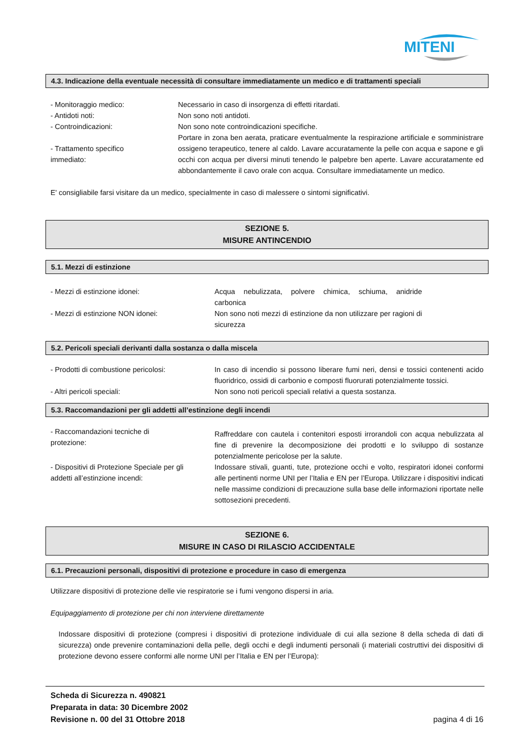MITENI
4.3. Indicazione della eventuale necessità di consultare immediatamente un medico e di trattamenti speciali
- Monitoraggio medico: Necessario in caso di insorgenza di effetti ritardati.
- Antidoti noti: Non sono noti antidoti.
- Controindicazioni: Non sono note controindicazioni specifiche.
- Trattamento specifico
immediato:
Portare in zona ben aerata, praticare eventualmente la respirazione artificiale e somministrare ossigeno terapeutico, tenere al caldo. Lavare accuratamente la pelle con acqua e sapone e gli occhi con acqua per diversi minuti tenendo le palpebre ben aperte. Lavare accuratamente ed abbondantemente il cavo orale con acqua. Consultare immediatamente un medico.
E' consigliabile farsi visitare da un medico, specialmente in caso di malessere o sintomi significativi.
SEZIONE 5.
MISURE ANTINCENDIO
5.1. Mezzi di estinzione
- Mezzi di estinzione idonei: Acqua nebulizzata, polvere chimica, schiuma, anidride carbonica
- Mezzi di estinzione NON idonei: Non sono noti mezzi di estinzione da non utilizzare per ragioni di sicurezza
5.2. Pericoli speciali derivanti dalla sostanza o dalla miscela
- Prodotti di combustione pericolosi: In caso di incendio si possono liberare fumi neri, densi e tossici contenenti acido fluoridrico, ossidi di carbonio e composti fluorurati potenzialmente tossici.
- Altri pericoli speciali: Non sono noti pericoli speciali relativi a questa sostanza.
5.3. Raccomandazioni per gli addetti all’estinzione degli incendi
- Raccomandazioni tecniche di
protezione:
Raffreddare con cautela i contenitori esposti irrorandoli con acqua nebulizzata al fine di prevenire la decomposizione dei prodotti e lo sviluppo di sostanze potenzialmente pericolose per la salute.
- Dispositivi di Protezione Speciale per gli
addetti all’estinzione incendi:
Indossare stivali, guanti, tute, protezione occhi e volto, respiratori idonei conformi alle pertinenti norme UNI per l’Italia e EN per l’Europa. Utilizzare i dispositivi indicati nelle massime condizioni di precauzione sulla base delle informazioni riportate nelle sottosezioni precedenti.
SEZIONE 6.
MISURE IN CASO DI RILASCIO ACCIDENTALE
6.1. Precauzioni personali, dispositivi di protezione e procedure in caso di emergenza
Utilizzare dispositivi di protezione delle vie respiratorie se i fumi vengono dispersi in aria.
Equipaggiamento di protezione per chi non interviene direttamente
Indossare dispositivi di protezione (compresi i dispositivi di protezione individuale di cui alla sezione 8 della scheda di dati di sicurezza) onde prevenire contaminazioni della pelle, degli occhi e degli indumenti personali (i materiali costruttivi dei dispositivi di protezione devono essere conformi alle norme UNI per l’Italia e EN per l’Europa):
Scheda di Sicurezza n. 490821
Preparata in data: 30 Dicembre 2002
Revisione n. 00 del 31 Ottobre 2018 pagina 4 di 16